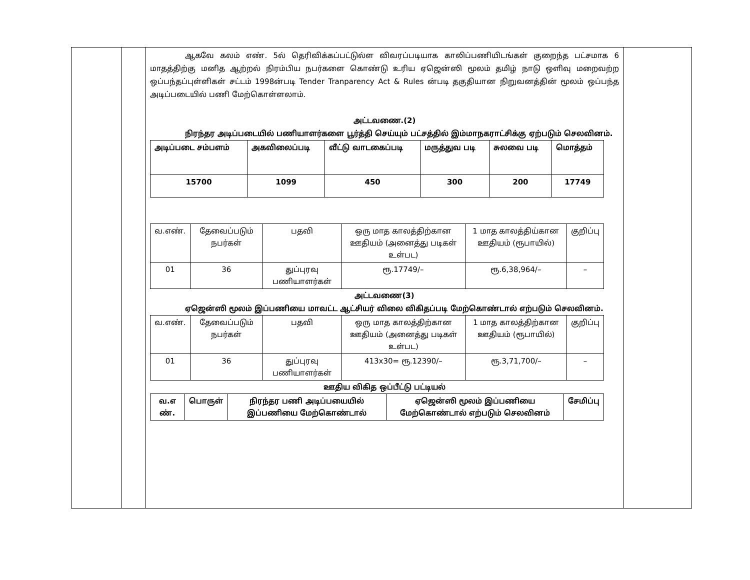ஆகவே கலம் எண். 5ல் தெரிவிக்கப்பட்டுல்ள விவரப்படியாக காலிப்பணியிடங்கள் குறைந்த பட்சமாக 6 மாதத்திற்கு மனித ஆற்றல் நிரம்பிய நபர்களை கொண்டு உரிய ஏஜென்ஸி மூலம் தமிழ் நாடு ஒளிவு மறைவற்ற ஒப்பந்தப்புள்ளிகள் சட்டம் 1998ன்படி Tender Tranparency Act & Rules ன்படி தகுதியான நிறுவனத்தின் மூலம் ஒப்பந்த அடிப்படையில் பணி மேற்கொள்ளலாம்.
அட்டவணை.(2)
நிரந்தர அடிப்படையில் பணியாளர்களை பூர்த்தி செய்யும் பட்சத்தில் இம்மாநகராட்சிக்கு ஏற்படும் செலவினம்.
| அடிப்படை சம்பளம் | அகவிலைப்படி | வீட்டு வாடகைப்படி | மருத்துவ படி | சுலவை படி | மொத்தம் |
| --- | --- | --- | --- | --- | --- |
| 15700 | 1099 | 450 | 300 | 200 | 17749 |
| வ.எண். | தேவைப்படும் நபர்கள் | பதவி | ஒரு மாத காலத்திற்கான ஊதியம் (அனைத்து படிகள் உள்பட) | 1 மாத காலத்திய்கான ஊதியம் (ரூபாயில்) | குறிப்பு |
| 01 | 36 | துப்புரவு பணியாளர்கள் | ரூ.17749/– | ரூ.6,38,964/– | – |
அட்டவணை(3)
ஏஜென்ஸி மூலம் இப்பணியை மாவட்ட ஆட்சியர் விலை விகிதப்படி மேற்கொண்டால் எற்படும் செலவினம்.
| வ.எண். | தேவைப்படும் நபர்கள் | பதவி | ஒரு மாத காலத்திற்கான ஊதியம் (அனைத்து படிகள் உள்பட) | 1 மாத காலத்திற்கான ஊதியம் (ரூபாயில்) | குறிப்பு |
| 01 | 36 | துப்புரவு பணியாளர்கள் | 413x30= ரூ.12390/– | ரூ.3,71,700/– | – |
ஊதிய விகித ஒப்பீட்டு பட்டியல்
| வ.எ ண். | பொருள் | நிரந்தர பணி அடிப்பயையில் இப்பணியை மேற்கொண்டால் | ஏஜென்ஸி மூலம் இப்பணியை மேற்கொண்டால் எற்படும் செலவினம் | சேமிப்பு |